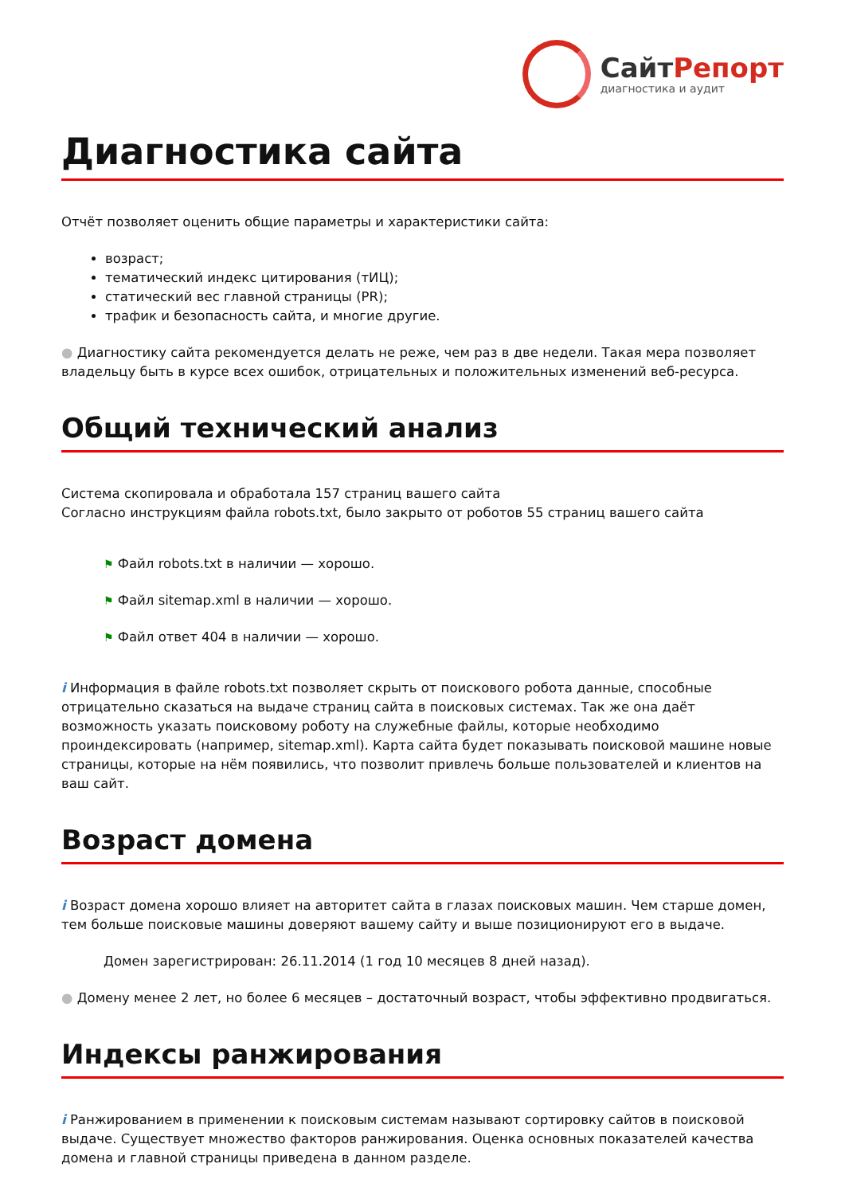СайтРепорт
диагностика и аудит
Диагностика сайта
Отчёт позволяет оценить общие параметры и характеристики сайта:
возраст;
тематический индекс цитирования (тИЦ);
статический вес главной страницы (PR);
трафик и безопасность сайта, и многие другие.
● Диагностику сайта рекомендуется делать не реже, чем раз в две недели. Такая мера позволяет владельцу быть в курсе всех ошибок, отрицательных и положительных изменений веб-ресурса.
Общий технический анализ
Система скопировала и обработала 157 страниц вашего сайта
Согласно инструкциям файла robots.txt, было закрыто от роботов 55 страниц вашего сайта
⚑ Файл robots.txt в наличии — хорошо.
⚑ Файл sitemap.xml в наличии — хорошо.
⚑ Файл ответ 404 в наличии — хорошо.
i Информация в файле robots.txt позволяет скрыть от поискового робота данные, способные отрицательно сказаться на выдаче страниц сайта в поисковых системах. Так же она даёт возможность указать поисковому роботу на служебные файлы, которые необходимо проиндексировать (например, sitemap.xml). Карта сайта будет показывать поисковой машине новые страницы, которые на нём появились, что позволит привлечь больше пользователей и клиентов на ваш сайт.
Возраст домена
i Возраст домена хорошо влияет на авторитет сайта в глазах поисковых машин. Чем старше домен, тем больше поисковые машины доверяют вашему сайту и выше позиционируют его в выдаче.
Домен зарегистрирован: 26.11.2014 (1 год 10 месяцев 8 дней назад).
● Домену менее 2 лет, но более 6 месяцев – достаточный возраст, чтобы эффективно продвигаться.
Индексы ранжирования
i Ранжированием в применении к поисковым системам называют сортировку сайтов в поисковой выдаче. Существует множество факторов ранжирования. Оценка основных показателей качества домена и главной страницы приведена в данном разделе.